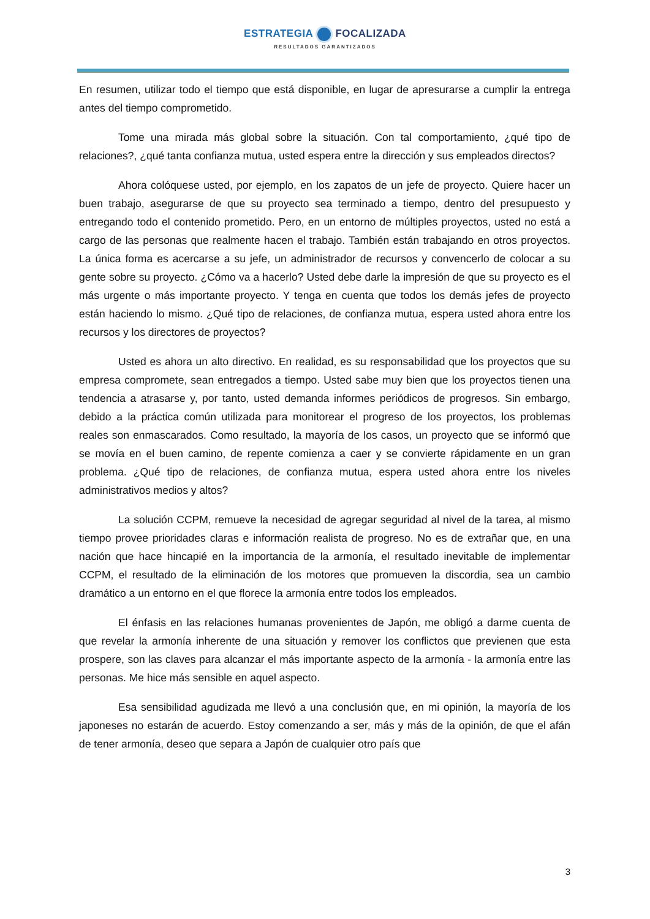ESTRATEGIA FOCALIZADA
RESULTADOS GARANTIZADOS
En resumen, utilizar todo el tiempo que está disponible, en lugar de apresurarse a cumplir la entrega antes del tiempo comprometido.
Tome una mirada más global sobre la situación. Con tal comportamiento, ¿qué tipo de relaciones?, ¿qué tanta confianza mutua, usted espera entre la dirección y sus empleados directos?
Ahora colóquese usted, por ejemplo, en los zapatos de un jefe de proyecto. Quiere hacer un buen trabajo, asegurarse de que su proyecto sea terminado a tiempo, dentro del presupuesto y entregando todo el contenido prometido. Pero, en un entorno de múltiples proyectos, usted no está a cargo de las personas que realmente hacen el trabajo. También están trabajando en otros proyectos. La única forma es acercarse a su jefe, un administrador de recursos y convencerlo de colocar a su gente sobre su proyecto. ¿Cómo va a hacerlo? Usted debe darle la impresión de que su proyecto es el más urgente o más importante proyecto. Y tenga en cuenta que todos los demás jefes de proyecto están haciendo lo mismo. ¿Qué tipo de relaciones, de confianza mutua, espera usted ahora entre los recursos y los directores de proyectos?
Usted es ahora un alto directivo. En realidad, es su responsabilidad que los proyectos que su empresa compromete, sean entregados a tiempo. Usted sabe muy bien que los proyectos tienen una tendencia a atrasarse y, por tanto, usted demanda informes periódicos de progresos. Sin embargo, debido a la práctica común utilizada para monitorear el progreso de los proyectos, los problemas reales son enmascarados. Como resultado, la mayoría de los casos, un proyecto que se informó que se movía en el buen camino, de repente comienza a caer y se convierte rápidamente en un gran problema. ¿Qué tipo de relaciones, de confianza mutua, espera usted ahora entre los niveles administrativos medios y altos?
La solución CCPM, remueve la necesidad de agregar seguridad al nivel de la tarea, al mismo tiempo provee prioridades claras e información realista de progreso. No es de extrañar que, en una nación que hace hincapié en la importancia de la armonía, el resultado inevitable de implementar CCPM, el resultado de la eliminación de los motores que promueven la discordia, sea un cambio dramático a un entorno en el que florece la armonía entre todos los empleados.
El énfasis en las relaciones humanas provenientes de Japón, me obligó a darme cuenta de que revelar la armonía inherente de una situación y remover los conflictos que previenen que esta prospere, son las claves para alcanzar el más importante aspecto de la armonía - la armonía entre las personas. Me hice más sensible en aquel aspecto.
Esa sensibilidad agudizada me llevó a una conclusión que, en mi opinión, la mayoría de los japoneses no estarán de acuerdo. Estoy comenzando a ser, más y más de la opinión, de que el afán de tener armonía, deseo que separa a Japón de cualquier otro país que
3